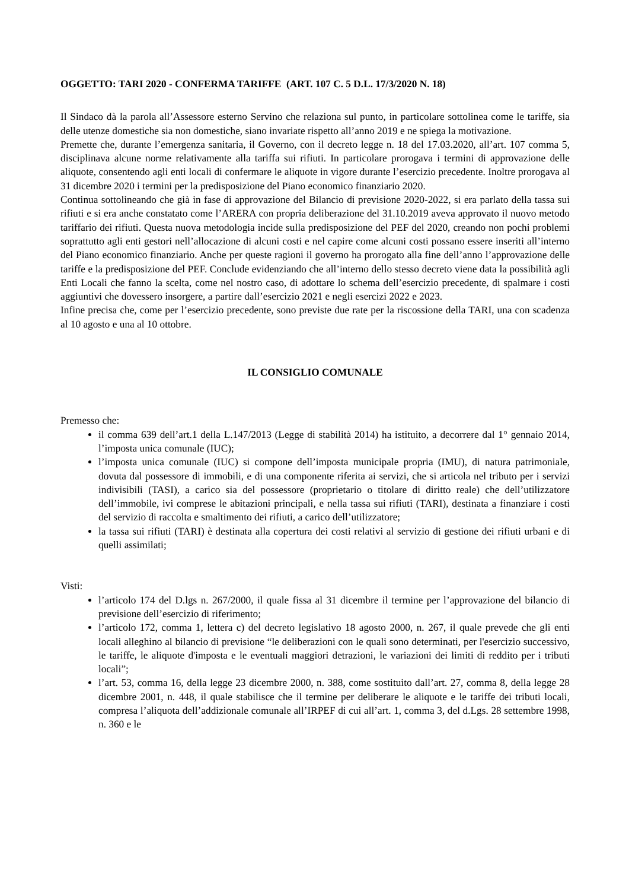OGGETTO: TARI 2020 - CONFERMA TARIFFE (ART. 107 C. 5 D.L. 17/3/2020 N. 18)
Il Sindaco dà la parola all’Assessore esterno Servino che relaziona sul punto, in particolare sottolinea come le tariffe, sia delle utenze domestiche sia non domestiche, siano invariate rispetto all’anno 2019 e ne spiega la motivazione.
Premette che, durante l’emergenza sanitaria, il Governo, con il decreto legge n. 18 del 17.03.2020, all’art. 107 comma 5, disciplinava alcune norme relativamente alla tariffa sui rifiuti. In particolare prorogava i termini di approvazione delle aliquote, consentendo agli enti locali di confermare le aliquote in vigore durante l’esercizio precedente. Inoltre prorogava al 31 dicembre 2020 i termini per la predisposizione del Piano economico finanziario 2020.
Continua sottolineando che già in fase di approvazione del Bilancio di previsione 2020-2022, si era parlato della tassa sui rifiuti e si era anche constatato come l’ARERA con propria deliberazione del 31.10.2019 aveva approvato il nuovo metodo tariffario dei rifiuti. Questa nuova metodologia incide sulla predisposizione del PEF del 2020, creando non pochi problemi soprattutto agli enti gestori nell’allocazione di alcuni costi e nel capire come alcuni costi possano essere inseriti all’interno del Piano economico finanziario. Anche per queste ragioni il governo ha prorogato alla fine dell’anno l’approvazione delle tariffe e la predisposizione del PEF. Conclude evidenziando che all’interno dello stesso decreto viene data la possibilità agli Enti Locali che fanno la scelta, come nel nostro caso, di adottare lo schema dell’esercizio precedente, di spalmare i costi aggiuntivi che dovessero insorgere, a partire dall’esercizio 2021 e negli esercizi 2022 e 2023.
Infine precisa che, come per l’esercizio precedente, sono previste due rate per la riscossione della TARI, una con scadenza al 10 agosto e una al 10 ottobre.
IL CONSIGLIO COMUNALE
Premesso che:
il comma 639 dell’art.1 della L.147/2013 (Legge di stabilità 2014) ha istituito, a decorrere dal 1° gennaio 2014, l’imposta unica comunale (IUC);
l’imposta unica comunale (IUC) si compone dell’imposta municipale propria (IMU), di natura patrimoniale, dovuta dal possessore di immobili, e di una componente riferita ai servizi, che si articola nel tributo per i servizi indivisibili (TASI), a carico sia del possessore (proprietario o titolare di diritto reale) che dell’utilizzatore dell’immobile, ivi comprese le abitazioni principali, e nella tassa sui rifiuti (TARI), destinata a finanziare i costi del servizio di raccolta e smaltimento dei rifiuti, a carico dell’utilizzatore;
la tassa sui rifiuti (TARI) è destinata alla copertura dei costi relativi al servizio di gestione dei rifiuti urbani e di quelli assimilati;
Visti:
l’articolo 174 del D.lgs n. 267/2000, il quale fissa al 31 dicembre il termine per l’approvazione del bilancio di previsione dell’esercizio di riferimento;
l’articolo 172, comma 1, lettera c) del decreto legislativo 18 agosto 2000, n. 267, il quale prevede che gli enti locali alleghino al bilancio di previsione “le deliberazioni con le quali sono determinati, per l'esercizio successivo, le tariffe, le aliquote d'imposta e le eventuali maggiori detrazioni, le variazioni dei limiti di reddito per i tributi locali”;
l’art. 53, comma 16, della legge 23 dicembre 2000, n. 388, come sostituito dall’art. 27, comma 8, della legge 28 dicembre 2001, n. 448, il quale stabilisce che il termine per deliberare le aliquote e le tariffe dei tributi locali, compresa l’aliquota dell’addizionale comunale all’IRPEF di cui all’art. 1, comma 3, del d.Lgs. 28 settembre 1998, n. 360 e le